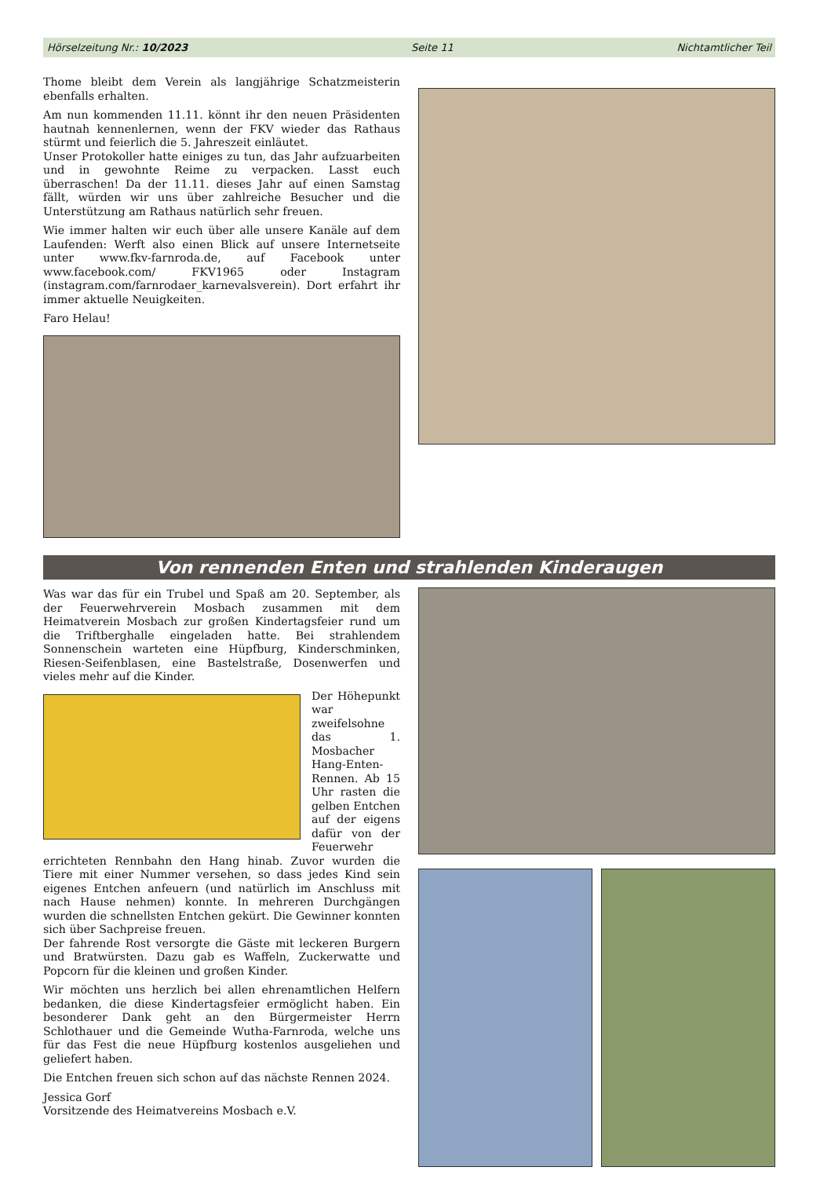Hörselzeitung Nr.: 10/2023 Seite 11 Nichtamtlicher Teil
Thome bleibt dem Verein als langjährige Schatzmeisterin ebenfalls erhalten.
Am nun kommenden 11.11. könnt ihr den neuen Präsidenten hautnah kennenlernen, wenn der FKV wieder das Rathaus stürmt und feierlich die 5. Jahreszeit einläutet.
Unser Protokoller hatte einiges zu tun, das Jahr aufzuarbeiten und in gewohnte Reime zu verpacken. Lasst euch überraschen! Da der 11.11. dieses Jahr auf einen Samstag fällt, würden wir uns über zahlreiche Besucher und die Unterstützung am Rathaus natürlich sehr freuen.
Wie immer halten wir euch über alle unsere Kanäle auf dem Laufenden: Werft also einen Blick auf unsere Internetseite unter www.fkv-farnroda.de, auf Facebook unter www.facebook.com/ FKV1965 oder Instagram (instagram.com/farnrodaer_karnevalsverein). Dort erfahrt ihr immer aktuelle Neuigkeiten.
Faro Helau!
Von rennenden Enten und strahlenden Kinderaugen
Was war das für ein Trubel und Spaß am 20. September, als der Feuerwehrverein Mosbach zusammen mit dem Heimatverein Mosbach zur großen Kindertagsfeier rund um die Triftberghalle eingeladen hatte. Bei strahlendem Sonnenschein warteten eine Hüpfburg, Kinderschminken, Riesen-Seifenblasen, eine Bastelstraße, Dosenwerfen und vieles mehr auf die Kinder.
Der Höhepunkt war zweifelsohne das 1. Mosbacher Hang-Enten-Rennen. Ab 15 Uhr rasten die gelben Entchen auf der eigens dafür von der Feuerwehr errichteten Rennbahn den Hang hinab. Zuvor wurden die Tiere mit einer Nummer versehen, so dass jedes Kind sein eigenes Entchen anfeuern (und natürlich im Anschluss mit nach Hause nehmen) konnte. In mehreren Durchgängen wurden die schnellsten Entchen gekürt. Die Gewinner konnten sich über Sachpreise freuen.
Der fahrende Rost versorgte die Gäste mit leckeren Burgern und Bratwürsten. Dazu gab es Waffeln, Zuckerwatte und Popcorn für die kleinen und großen Kinder.
Wir möchten uns herzlich bei allen ehrenamtlichen Helfern bedanken, die diese Kindertagsfeier ermöglicht haben. Ein besonderer Dank geht an den Bürgermeister Herrn Schlothauer und die Gemeinde Wutha-Farnroda, welche uns für das Fest die neue Hüpfburg kostenlos ausgeliehen und geliefert haben.
Die Entchen freuen sich schon auf das nächste Rennen 2024.
Jessica Gorf
Vorsitzende des Heimatvereins Mosbach e.V.